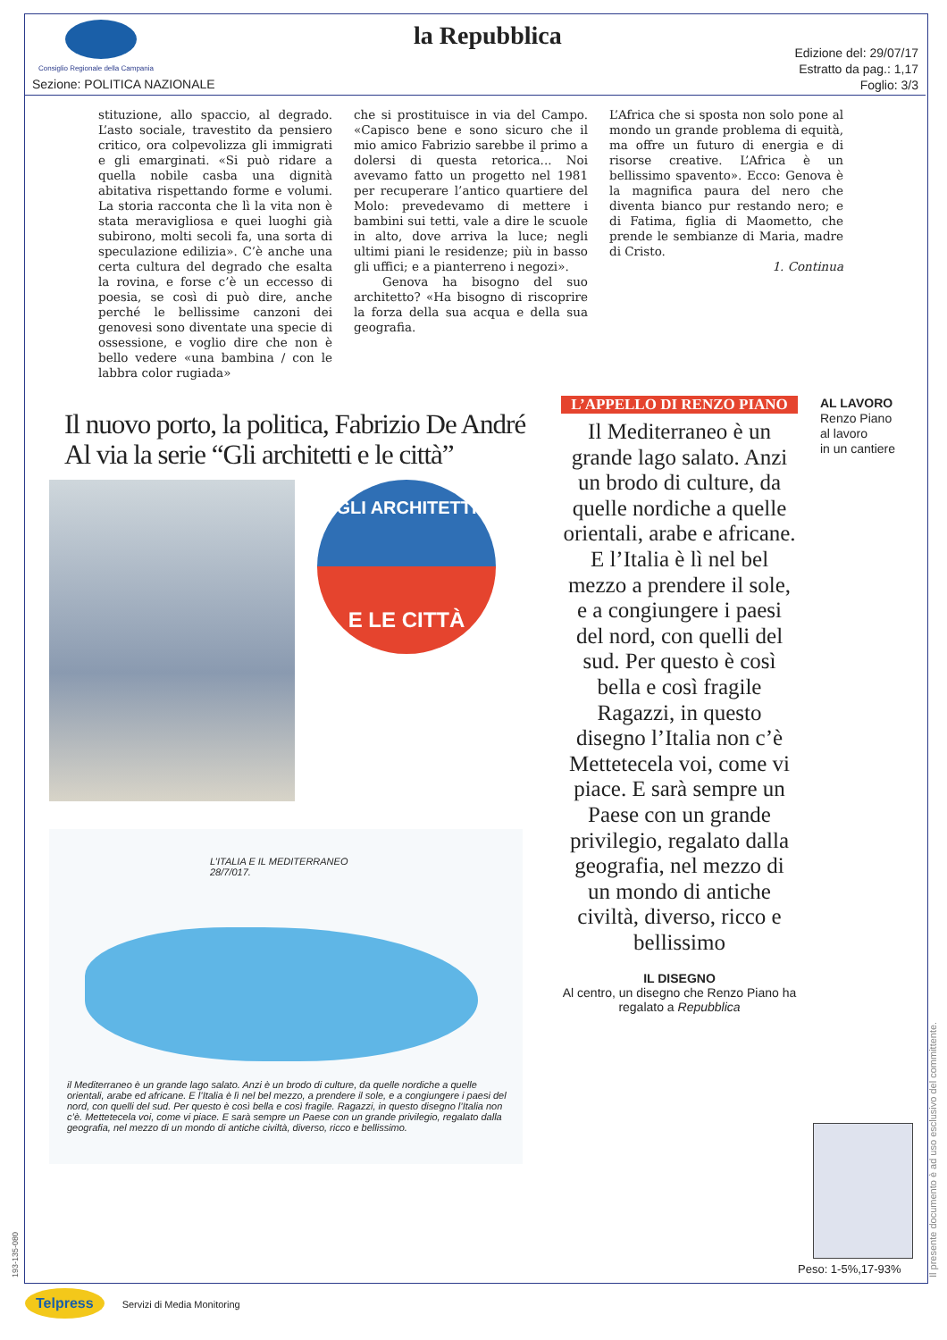Consiglio Regionale della Campania
la Repubblica
Sezione: POLITICA NAZIONALE
Edizione del: 29/07/17
Estratto da pag.: 1,17
Foglio: 3/3
stituzione, allo spaccio, al degrado. L’asto sociale, travestito da pensiero critico, ora colpevolizza gli immigrati e gli emarginati. «Si può ridare a quella nobile casba una dignità abitativa rispettando forme e volumi. La storia racconta che lì la vita non è stata meravigliosa e quei luoghi già subirono, molti secoli fa, una sorta di speculazione edilizia». C’è anche una certa cultura del degrado che esalta la rovina, e forse c’è un eccesso di poesia, se così di può dire, anche perché le bellissime canzoni dei genovesi sono diventate una specie di ossessione, e voglio dire che non è bello vedere «una bambina / con le labbra color rugiada»
che si prostituisce in via del Campo. «Capisco bene e sono sicuro che il mio amico Fabrizio sarebbe il primo a dolersi di questa retorica... Noi avevamo fatto un progetto nel 1981 per recuperare l’antico quartiere del Molo: prevedevamo di mettere i bambini sui tetti, vale a dire le scuole in alto, dove arriva la luce; negli ultimi piani le residenze; più in basso gli uffici; e a pianterreno i negozi».
Genova ha bisogno del suo architetto? «Ha bisogno di riscoprire la forza della sua acqua e della sua geografia.
L’Africa che si sposta non solo pone al mondo un grande problema di equità, ma offre un futuro di energia e di risorse creative. L’Africa è un bellissimo spavento». Ecco: Genova è la magnifica paura del nero che diventa bianco pur restando nero; e di Fatima, figlia di Maometto, che prende le sembianze di Maria, madre di Cristo.
1. Continua
Il nuovo porto, la politica, Fabrizio De André
Al via la serie “Gli architetti e le città”
GLI ARCHITETTI
E LE CITTÀ
L’ITALIA E IL MEDITERRANEO 28/7/017.
il Mediterraneo è un grande lago salato. Anzi è un brodo di culture, da quelle nordiche a quelle orientali, arabe ed africane. E l’Italia è lì nel bel mezzo, a prendere il sole, e a congiungere i paesi del nord, con quelli del sud. Per questo è così bella e così fragile. Ragazzi, in questo disegno l’Italia non c’è. Mettetecela voi, come vi piace. E sarà sempre un Paese con un grande privilegio, regalato dalla geografia, nel mezzo di un mondo di antiche civiltà, diverso, ricco e bellissimo.
L’APPELLO DI RENZO PIANO
Il Mediterraneo è un grande lago salato. Anzi un brodo di culture, da quelle nordiche a quelle orientali, arabe e africane. E l’Italia è lì nel bel mezzo a prendere il sole, e a congiungere i paesi del nord, con quelli del sud. Per questo è così bella e così fragile Ragazzi, in questo disegno l’Italia non c’è Mettetecela voi, come vi piace. E sarà sempre un Paese con un grande privilegio, regalato dalla geografia, nel mezzo di un mondo di antiche civiltà, diverso, ricco e bellissimo
AL LAVORO
Renzo Piano
al lavoro
in un cantiere
IL DISEGNO
Al centro, un disegno che Renzo Piano ha regalato a Repubblica
Peso: 1-5%,17-93%
Il presente documento è ad uso esclusivo del committente.
193-135-080
Telpress Servizi di Media Monitoring